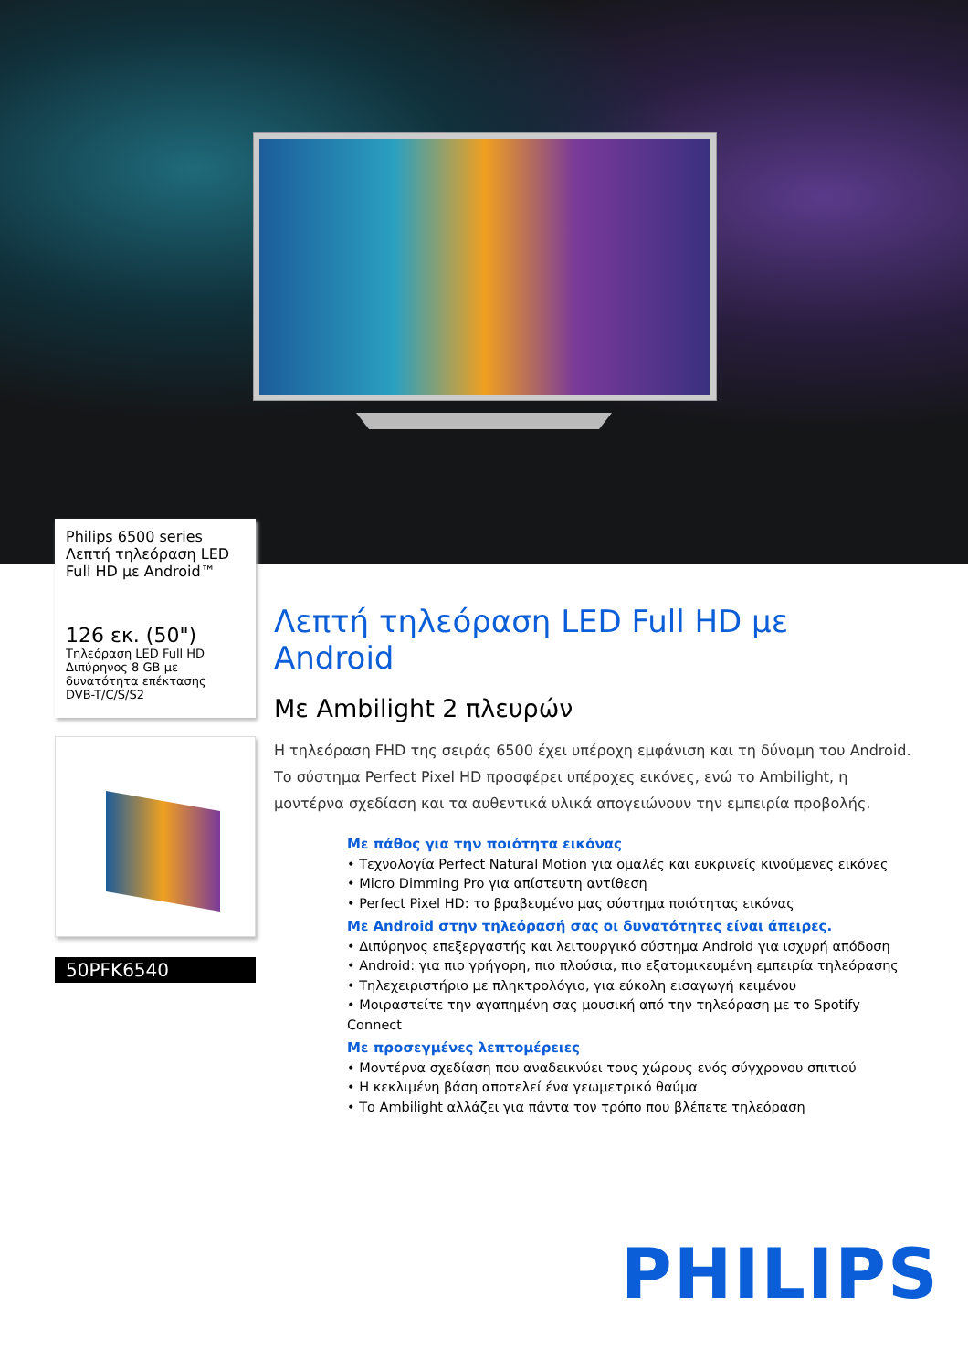Philips 6500 series
Λεπτή τηλεόραση LED
Full HD με Android™
126 εκ. (50")
Τηλεόραση LED Full HD
Διπύρηνος 8 GB με δυνατότητα επέκτασης
DVB-T/C/S/S2
50PFK6540
Λεπτή τηλεόραση LED Full HD με Android
Με Ambilight 2 πλευρών
Η τηλεόραση FHD της σειράς 6500 έχει υπέροχη εμφάνιση και τη δύναμη του Android. Το σύστημα Perfect Pixel HD προσφέρει υπέροχες εικόνες, ενώ το Ambilight, η μοντέρνα σχεδίαση και τα αυθεντικά υλικά απογειώνουν την εμπειρία προβολής.
Με πάθος για την ποιότητα εικόνας
• Τεχνολογία Perfect Natural Motion για ομαλές και ευκρινείς κινούμενες εικόνες
• Micro Dimming Pro για απίστευτη αντίθεση
• Perfect Pixel HD: το βραβευμένο μας σύστημα ποιότητας εικόνας
Με Android στην τηλεόρασή σας οι δυνατότητες είναι άπειρες.
• Διπύρηνος επεξεργαστής και λειτουργικό σύστημα Android για ισχυρή απόδοση
• Android: για πιο γρήγορη, πιο πλούσια, πιο εξατομικευμένη εμπειρία τηλεόρασης
• Τηλεχειριστήριο με πληκτρολόγιο, για εύκολη εισαγωγή κειμένου
• Μοιραστείτε την αγαπημένη σας μουσική από την τηλεόραση με το Spotify Connect
Με προσεγμένες λεπτομέρειες
• Μοντέρνα σχεδίαση που αναδεικνύει τους χώρους ενός σύγχρονου σπιτιού
• Η κεκλιμένη βάση αποτελεί ένα γεωμετρικό θαύμα
• Το Ambilight αλλάζει για πάντα τον τρόπο που βλέπετε τηλεόραση
PHILIPS